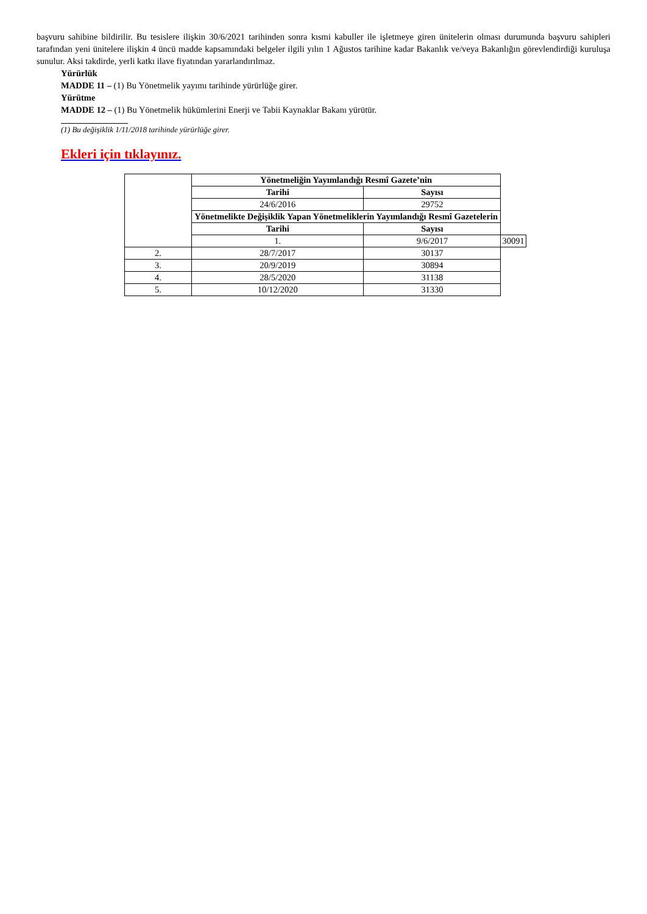başvuru sahibine bildirilir. Bu tesislere ilişkin 30/6/2021 tarihinden sonra kısmi kabuller ile işletmeye giren ünitelerin olması durumunda başvuru sahipleri tarafından yeni ünitelere ilişkin 4 üncü madde kapsamındaki belgeler ilgili yılın 1 Ağustos tarihine kadar Bakanlık ve/veya Bakanlığın görevlendirdiği kuruluşa sunulur. Aksi takdirde, yerli katkı ilave fiyatından yararlandırılmaz.
Yürürlük
MADDE 11 – (1) Bu Yönetmelik yayımı tarihinde yürürlüğe girer.
Yürütme
MADDE 12 – (1) Bu Yönetmelik hükümlerini Enerji ve Tabii Kaynaklar Bakanı yürütür.
(1) Bu değişiklik 1/11/2018 tarihinde yürürlüğe girer.
Ekleri için tıklayınız.
| | Yönetmeliğin Yayımlandığı Resmî Gazete’nin | | |
| | Tarihi | Sayısı | |
| | 24/6/2016 | 29752 | |
| | Yönetmelikte Değişiklik Yapan Yönetmeliklerin Yayımlandığı Resmî Gazetelerin | | |
| | Tarihi | Sayısı | |
| | 1. | 9/6/2017 | 30091 |
| 2. | 28/7/2017 | 30137 | |
| 3. | 20/9/2019 | 30894 | |
| 4. | 28/5/2020 | 31138 | |
| 5. | 10/12/2020 | 31330 | |